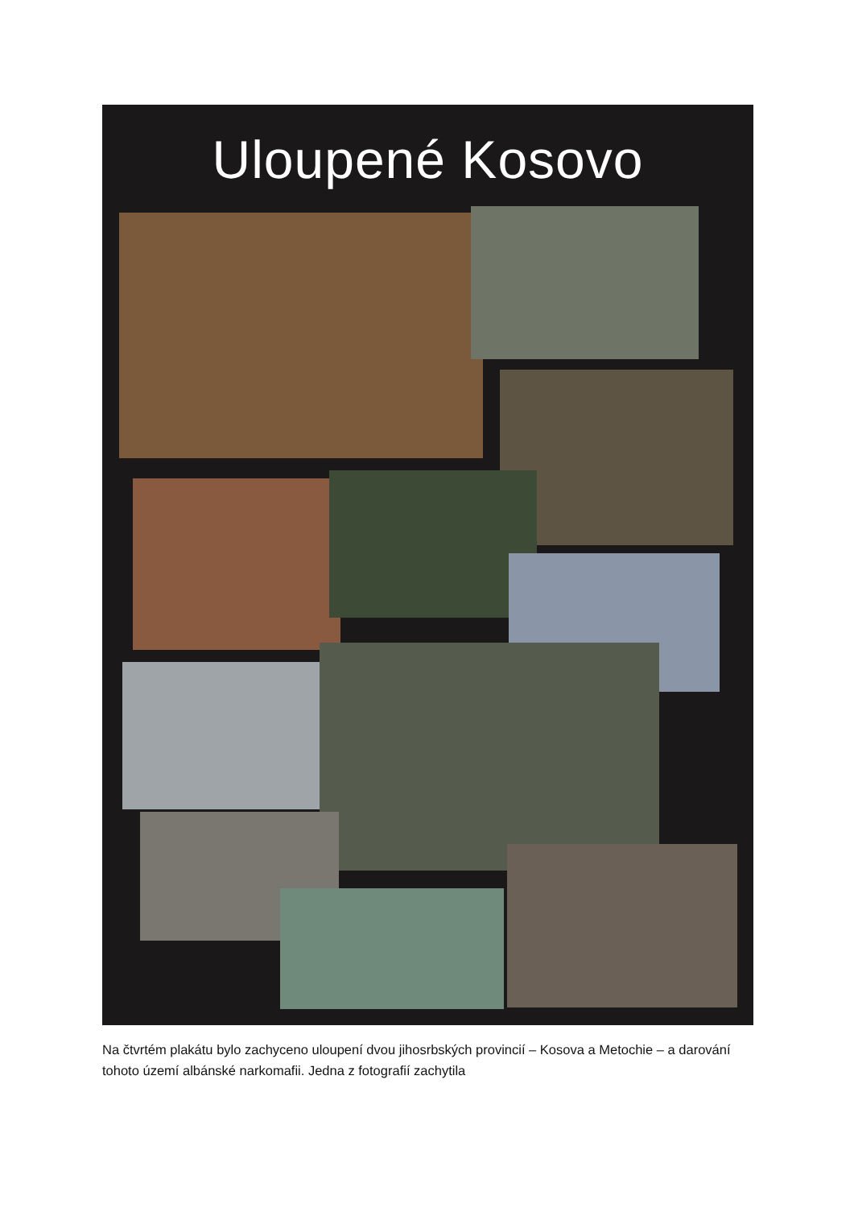Uloupené Kosovo
Na čtvrtém plakátu bylo zachyceno uloupení dvou jihosrbských provincií – Kosova a Metochie – a darování tohoto území albánské narkomafii. Jedna z fotografií zachytila